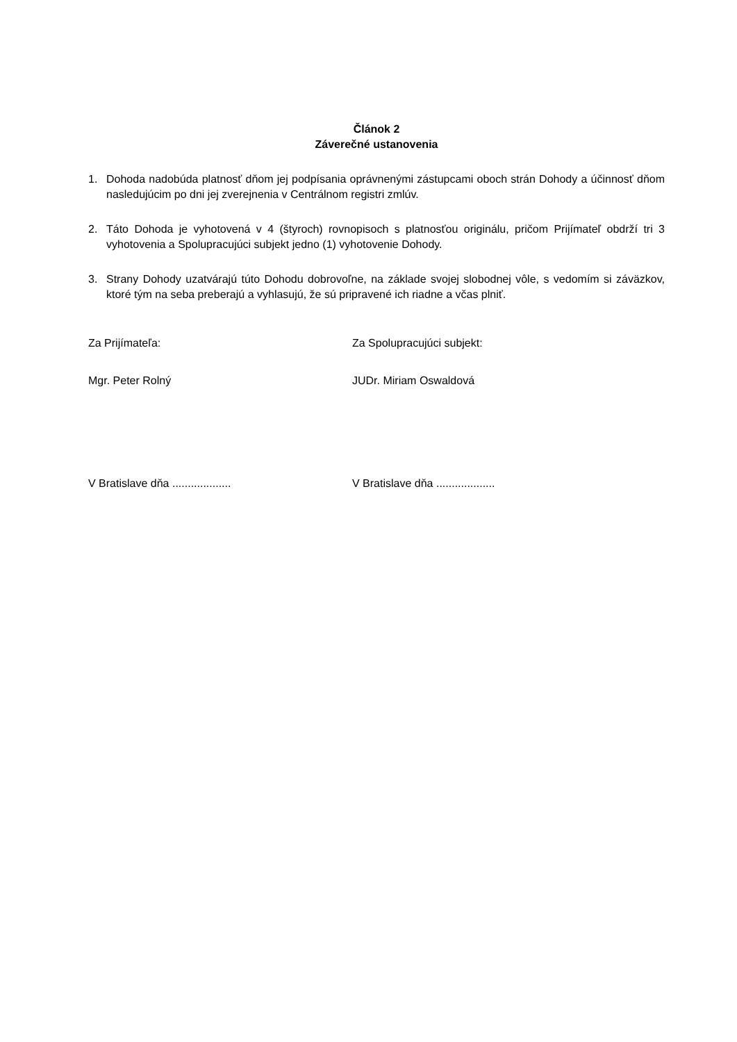Článok 2
Záverečné ustanovenia
1. Dohoda nadobúda platnosť dňom jej podpísania oprávnenými zástupcami oboch strán Dohody a účinnosť dňom nasledujúcim po dni jej zverejnenia v Centrálnom registri zmlúv.
2. Táto Dohoda je vyhotovená v 4 (štyroch) rovnopisoch s platnosťou originálu, pričom Prijímateľ obdrží tri 3 vyhotovenia a Spolupracujúci subjekt jedno (1) vyhotovenie Dohody.
3. Strany Dohody uzatvárajú túto Dohodu dobrovoľne, na základe svojej slobodnej vôle, s vedomím si záväzkov, ktoré tým na seba preberajú a vyhlasujú, že sú pripravené ich riadne a včas plniť.
Za Prijímateľa: Za Spolupracujúci subjekt:
Mgr. Peter Rolný JUDr. Miriam Oswaldová
V Bratislave dňa ................... V Bratislave dňa ...................